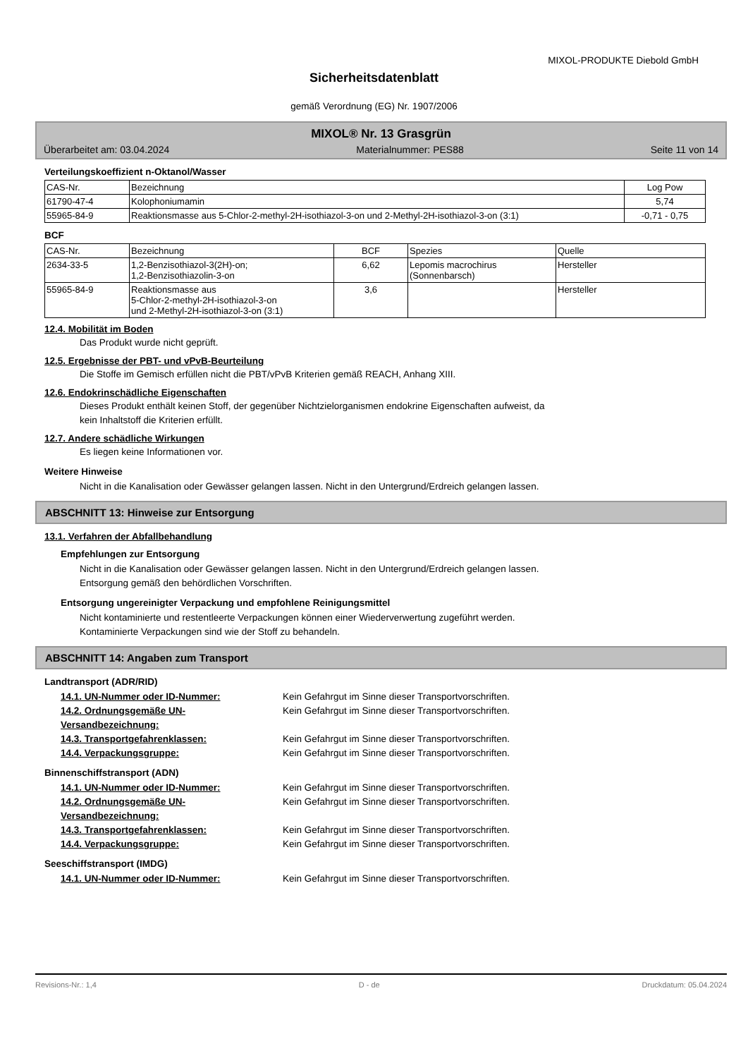MIXOL-PRODUKTE Diebold GmbH
Sicherheitsdatenblatt
gemäß Verordnung (EG) Nr. 1907/2006
MIXOL® Nr. 13 Grasgrün
Überarbeitet am: 03.04.2024 Materialnummer: PES88 Seite 11 von 14
Verteilungskoeffizient n-Oktanol/Wasser
| CAS-Nr. | Bezeichnung | Log Pow |
| --- | --- | --- |
| 61790-47-4 | Kolophoniumamin | 5,74 |
| 55965-84-9 | Reaktionsmasse aus 5-Chlor-2-methyl-2H-isothiazol-3-on und 2-Methyl-2H-isothiazol-3-on (3:1) | -0,71 - 0,75 |
BCF
| CAS-Nr. | Bezeichnung | BCF | Spezies | Quelle |
| --- | --- | --- | --- | --- |
| 2634-33-5 | 1,2-Benzisothiazol-3(2H)-on; 1,2-Benzisothiazolin-3-on | 6,62 | Lepomis macrochirus (Sonnenbarsch) | Hersteller |
| 55965-84-9 | Reaktionsmasse aus 5-Chlor-2-methyl-2H-isothiazol-3-on und 2-Methyl-2H-isothiazol-3-on (3:1) | 3,6 | | Hersteller |
12.4. Mobilität im Boden
Das Produkt wurde nicht geprüft.
12.5. Ergebnisse der PBT- und vPvB-Beurteilung
Die Stoffe im Gemisch erfüllen nicht die PBT/vPvB Kriterien gemäß REACH, Anhang XIII.
12.6. Endokrinschädliche Eigenschaften
Dieses Produkt enthält keinen Stoff, der gegenüber Nichtzielorganismen endokrine Eigenschaften aufweist, da
kein Inhaltstoff die Kriterien erfüllt.
12.7. Andere schädliche Wirkungen
Es liegen keine Informationen vor.
Weitere Hinweise
Nicht in die Kanalisation oder Gewässer gelangen lassen. Nicht in den Untergrund/Erdreich gelangen lassen.
ABSCHNITT 13: Hinweise zur Entsorgung
13.1. Verfahren der Abfallbehandlung
Empfehlungen zur Entsorgung
Nicht in die Kanalisation oder Gewässer gelangen lassen. Nicht in den Untergrund/Erdreich gelangen lassen.
Entsorgung gemäß den behördlichen Vorschriften.
Entsorgung ungereinigter Verpackung und empfohlene Reinigungsmittel
Nicht kontaminierte und restentleerte Verpackungen können einer Wiederverwertung zugeführt werden.
Kontaminierte Verpackungen sind wie der Stoff zu behandeln.
ABSCHNITT 14: Angaben zum Transport
Landtransport (ADR/RID)
14.1. UN-Nummer oder ID-Nummer: Kein Gefahrgut im Sinne dieser Transportvorschriften.
14.2. Ordnungsgemäße UN-Versandbezeichnung: Kein Gefahrgut im Sinne dieser Transportvorschriften.
14.3. Transportgefahrenklassen: Kein Gefahrgut im Sinne dieser Transportvorschriften.
14.4. Verpackungsgruppe: Kein Gefahrgut im Sinne dieser Transportvorschriften.
Binnenschiffstransport (ADN)
14.1. UN-Nummer oder ID-Nummer: Kein Gefahrgut im Sinne dieser Transportvorschriften.
14.2. Ordnungsgemäße UN-Versandbezeichnung: Kein Gefahrgut im Sinne dieser Transportvorschriften.
14.3. Transportgefahrenklassen: Kein Gefahrgut im Sinne dieser Transportvorschriften.
14.4. Verpackungsgruppe: Kein Gefahrgut im Sinne dieser Transportvorschriften.
Seeschiffstransport (IMDG)
14.1. UN-Nummer oder ID-Nummer: Kein Gefahrgut im Sinne dieser Transportvorschriften.
Revisions-Nr.: 1,4 D - de Druckdatum: 05.04.2024